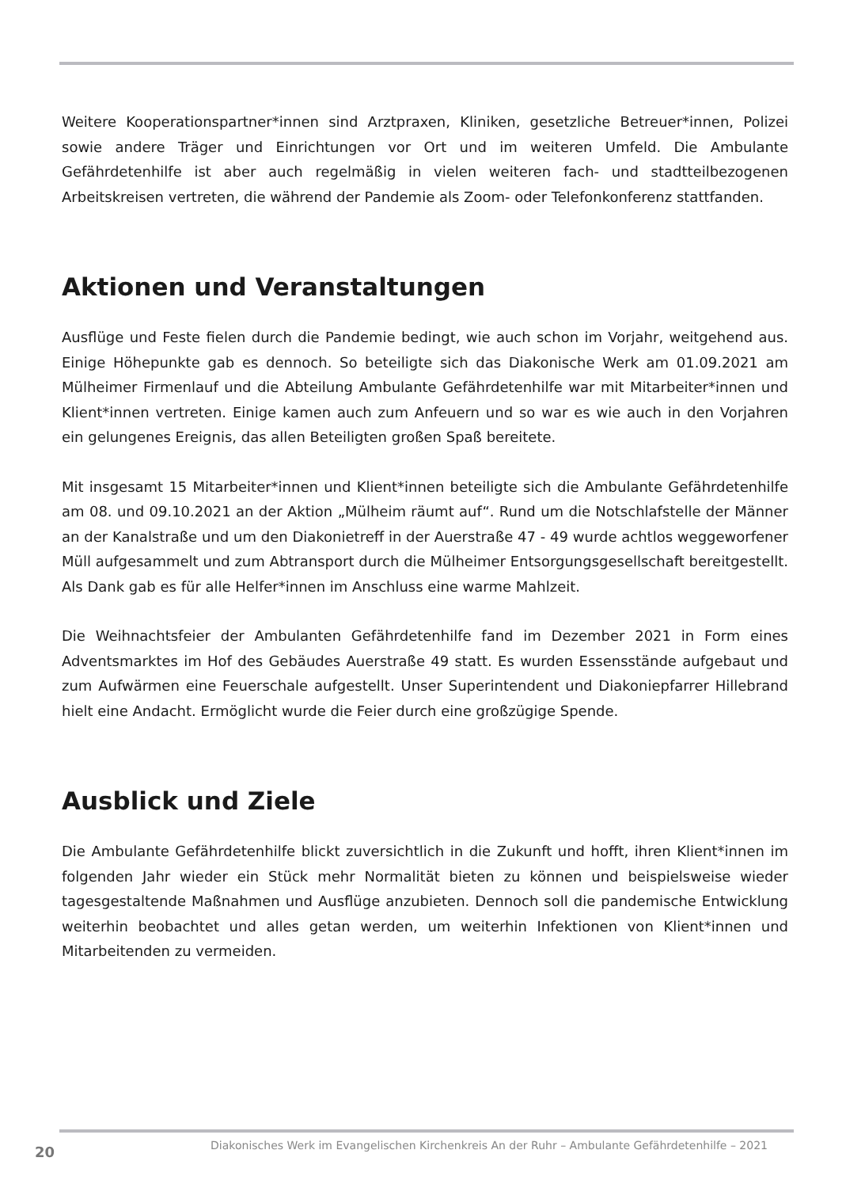Weitere Kooperationspartner*innen sind Arztpraxen, Kliniken, gesetzliche Betreuer*innen, Polizei sowie andere Träger und Einrichtungen vor Ort und im weiteren Umfeld. Die Ambulante Gefährdetenhilfe ist aber auch regelmäßig in vielen weiteren fach- und stadtteilbezogenen Arbeitskreisen vertreten, die während der Pandemie als Zoom- oder Telefonkonferenz stattfanden.
Aktionen und Veranstaltungen
Ausflüge und Feste fielen durch die Pandemie bedingt, wie auch schon im Vorjahr, weitgehend aus. Einige Höhepunkte gab es dennoch. So beteiligte sich das Diakonische Werk am 01.09.2021 am Mülheimer Firmenlauf und die Abteilung Ambulante Gefährdetenhilfe war mit Mitarbeiter*innen und Klient*innen vertreten. Einige kamen auch zum Anfeuern und so war es wie auch in den Vorjahren ein gelungenes Ereignis, das allen Beteiligten großen Spaß bereitete.
Mit insgesamt 15 Mitarbeiter*innen und Klient*innen beteiligte sich die Ambulante Gefährdetenhilfe am 08. und 09.10.2021 an der Aktion „Mülheim räumt auf“. Rund um die Notschlafstelle der Männer an der Kanalstraße und um den Diakonietreff in der Auerstraße 47 - 49 wurde achtlos weggeworfener Müll aufgesammelt und zum Abtransport durch die Mülheimer Entsorgungsgesellschaft bereitgestellt. Als Dank gab es für alle Helfer*innen im Anschluss eine warme Mahlzeit.
Die Weihnachtsfeier der Ambulanten Gefährdetenhilfe fand im Dezember 2021 in Form eines Adventsmarktes im Hof des Gebäudes Auerstraße 49 statt. Es wurden Essensstände aufgebaut und zum Aufwärmen eine Feuerschale aufgestellt. Unser Superintendent und Diakoniepfarrer Hillebrand hielt eine Andacht. Ermöglicht wurde die Feier durch eine großzügige Spende.
Ausblick und Ziele
Die Ambulante Gefährdetenhilfe blickt zuversichtlich in die Zukunft und hofft, ihren Klient*innen im folgenden Jahr wieder ein Stück mehr Normalität bieten zu können und beispielsweise wieder tagesgestaltende Maßnahmen und Ausflüge anzubieten. Dennoch soll die pandemische Entwicklung weiterhin beobachtet und alles getan werden, um weiterhin Infektionen von Klient*innen und Mitarbeitenden zu vermeiden.
20 Diakonisches Werk im Evangelischen Kirchenkreis An der Ruhr – Ambulante Gefährdetenhilfe – 2021